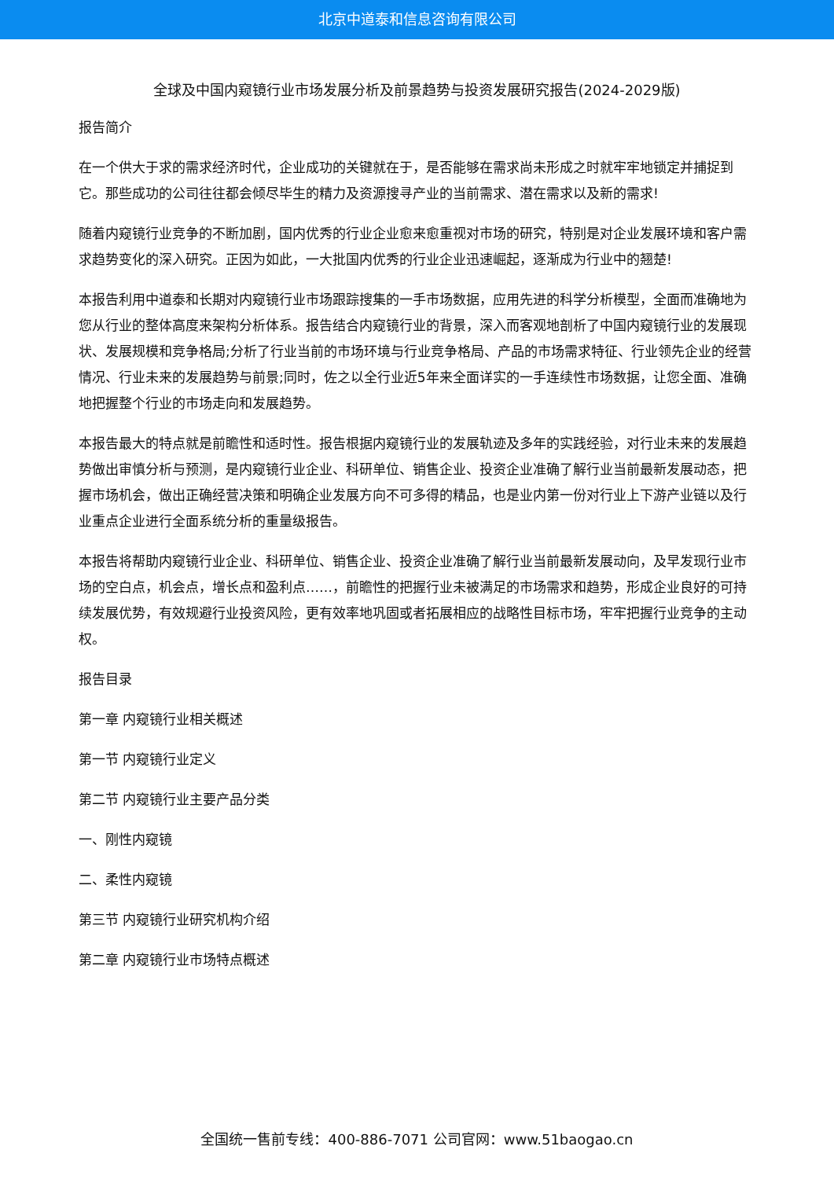北京中道泰和信息咨询有限公司
全球及中国内窥镜行业市场发展分析及前景趋势与投资发展研究报告(2024-2029版)
报告简介
在一个供大于求的需求经济时代，企业成功的关键就在于，是否能够在需求尚未形成之时就牢牢地锁定并捕捉到它。那些成功的公司往往都会倾尽毕生的精力及资源搜寻产业的当前需求、潜在需求以及新的需求!
随着内窥镜行业竞争的不断加剧，国内优秀的行业企业愈来愈重视对市场的研究，特别是对企业发展环境和客户需求趋势变化的深入研究。正因为如此，一大批国内优秀的行业企业迅速崛起，逐渐成为行业中的翘楚!
本报告利用中道泰和长期对内窥镜行业市场跟踪搜集的一手市场数据，应用先进的科学分析模型，全面而准确地为您从行业的整体高度来架构分析体系。报告结合内窥镜行业的背景，深入而客观地剖析了中国内窥镜行业的发展现状、发展规模和竞争格局;分析了行业当前的市场环境与行业竞争格局、产品的市场需求特征、行业领先企业的经营情况、行业未来的发展趋势与前景;同时，佐之以全行业近5年来全面详实的一手连续性市场数据，让您全面、准确地把握整个行业的市场走向和发展趋势。
本报告最大的特点就是前瞻性和适时性。报告根据内窥镜行业的发展轨迹及多年的实践经验，对行业未来的发展趋势做出审慎分析与预测，是内窥镜行业企业、科研单位、销售企业、投资企业准确了解行业当前最新发展动态，把握市场机会，做出正确经营决策和明确企业发展方向不可多得的精品，也是业内第一份对行业上下游产业链以及行业重点企业进行全面系统分析的重量级报告。
本报告将帮助内窥镜行业企业、科研单位、销售企业、投资企业准确了解行业当前最新发展动向，及早发现行业市场的空白点，机会点，增长点和盈利点……，前瞻性的把握行业未被满足的市场需求和趋势，形成企业良好的可持续发展优势，有效规避行业投资风险，更有效率地巩固或者拓展相应的战略性目标市场，牢牢把握行业竞争的主动权。
报告目录
第一章 内窥镜行业相关概述
第一节 内窥镜行业定义
第二节 内窥镜行业主要产品分类
一、刚性内窥镜
二、柔性内窥镜
第三节 内窥镜行业研究机构介绍
第二章 内窥镜行业市场特点概述
全国统一售前专线：400-886-7071 公司官网：www.51baogao.cn